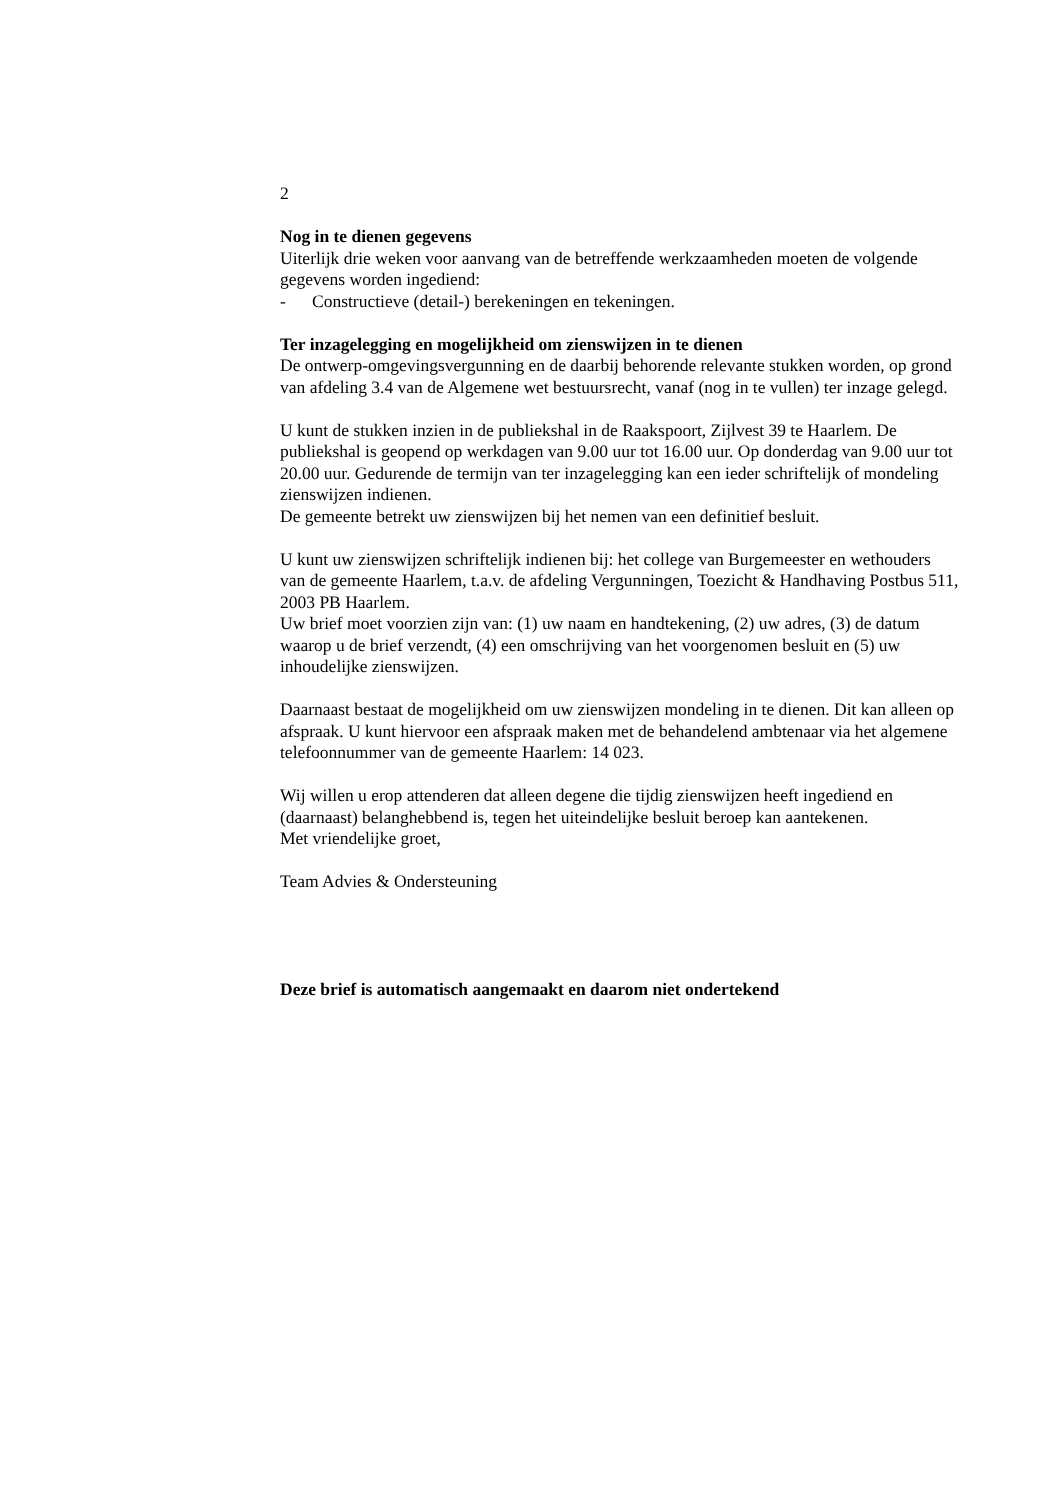2
Nog in te dienen gegevens
Uiterlijk drie weken voor aanvang van de betreffende werkzaamheden moeten de volgende gegevens worden ingediend:
- Constructieve (detail-) berekeningen en tekeningen.
Ter inzagelegging en mogelijkheid om zienswijzen in te dienen
De ontwerp-omgevingsvergunning en de daarbij behorende relevante stukken worden, op grond van afdeling 3.4 van de Algemene wet bestuursrecht, vanaf (nog in te vullen) ter inzage gelegd.
U kunt de stukken inzien in de publiekshal in de Raakspoort, Zijlvest 39 te Haarlem. De publiekshal is geopend op werkdagen van 9.00 uur tot 16.00 uur. Op donderdag van 9.00 uur tot 20.00 uur. Gedurende de termijn van ter inzagelegging kan een ieder schriftelijk of mondeling zienswijzen indienen.
De gemeente betrekt uw zienswijzen bij het nemen van een definitief besluit.
U kunt uw zienswijzen schriftelijk indienen bij: het college van Burgemeester en wethouders van de gemeente Haarlem, t.a.v. de afdeling Vergunningen, Toezicht & Handhaving Postbus 511, 2003 PB Haarlem.
Uw brief moet voorzien zijn van: (1) uw naam en handtekening, (2) uw adres, (3) de datum waarop u de brief verzendt, (4) een omschrijving van het voorgenomen besluit en (5) uw inhoudelijke zienswijzen.
Daarnaast bestaat de mogelijkheid om uw zienswijzen mondeling in te dienen. Dit kan alleen op afspraak. U kunt hiervoor een afspraak maken met de behandelend ambtenaar via het algemene telefoonnummer van de gemeente Haarlem: 14 023.
Wij willen u erop attenderen dat alleen degene die tijdig zienswijzen heeft ingediend en (daarnaast) belanghebbend is, tegen het uiteindelijke besluit beroep kan aantekenen.
Met vriendelijke groet,
Team Advies & Ondersteuning
Deze brief is automatisch aangemaakt en daarom niet ondertekend